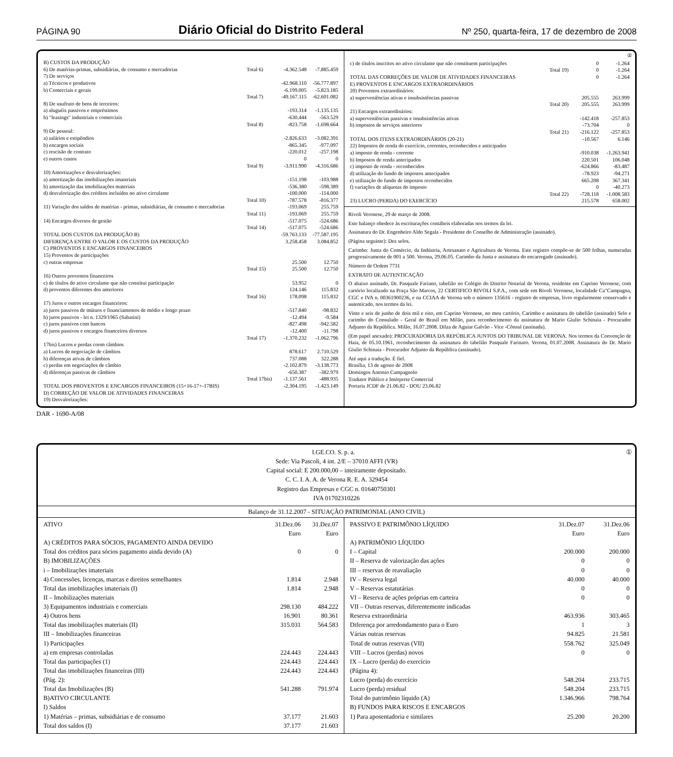PÁGINA 90
Diário Oficial do Distrito Federal
Nº 250, quarta-feira, 17 de dezembro de 2008
| B) CUSTOS DA PRODUÇÃO | | | |
| 6) De matérias-primas, subsidiárias, de consumo e mercadorias | Total 6) | -4.362.548 | -7.885.459 |
| 7) De serviços | | | |
| a) Técnicos e produtivos | | -42.968.110 | -56.777.897 |
| b) Comerciais e gerais | | -6.199.005 | -5.823.185 |
| | Total 7) | -49.167.115 | -62.601.082 |
| 8) De usufruto de bens de terceiros: | | | |
| a) aluguéis passivos e empréstimos | | -193.314 | -1.135.135 |
| b) "leasings" industriais e comerciais | | -630.444 | -563.529 |
| | Total 8) | -823.758 | -1.698.664 |
| 9) De pessoal: | | | |
| a) salários e estipêndios | | -2.826.633 | -3.082.391 |
| b) encargos sociais | | -865.345 | -977.097 |
| c) rescisão de contrato | | -220.012 | -257.198 |
| e) outros custos | | 0 | 0 |
| | Total 9) | -3.911.990 | -4.316.686 |
| 10) Amortizações e desvalorizações: | | | |
| a) amortização das imobilizações imateriais | | -151.198 | -103.988 |
| b) amortização das imobilizações materiais | | -536.380 | -598.389 |
| d) desvalorização dos créditos incluídos no ativo circulante | | -100.000 | -114.000 |
| | Total 10) | -787.578 | -816.377 |
| 11) Variação dos saldos de matérias - primas, subsidiárias, de consumo e mercadorias | | -193.069 | 255.759 |
| | Total 11) | -193.069 | 255.759 |
| 14) Encargos diversos de gestão | | -517.075 | -524.686 |
| | Total 14) | -517.075 | -524.686 |
| TOTAL DOS CUSTOS DA PRODUÇÃO B) | | -59.763.133 | -77.587.195 |
| DIFERENÇA ENTRE O VALOR E OS CUSTOS DA PRODUÇÃO | | 3.258.458 | 3.084.852 |
| C) PROVENTOS E ENCARGOS FINANCEIROS | | | |
| 15) Proventos de participações | | | |
| c) outras empresas | | 25.500 | 12.750 |
| | Total 15) | 25.500 | 12.750 |
| 16) Outros proventos financeiros | | | |
| c) de títulos do ativo circulante que não constitui participação | | 53.952 | 0 |
| d) proventos diferentes dos anteriores | | 124.146 | 115.832 |
| | Total 16) | 178.098 | 115.832 |
| 17) Juros e outros encargos financeiros: | | | |
| a) juros passivos de mútuos e financiamentos de médio e longo prazo | | -517.840 | -98.832 |
| b) juros passivos - lei n. 1329/1965 (Sabatini) | | -12.494 | -9.584 |
| c) juros passivos com bancos | | -827.498 | -942.582 |
| d) juros passivos e encargos financeiros diversos | | -12.400 | -11.798 |
| | Total 17) | -1.370.232 | -1.062.796 |
| 17bis) Lucros e perdas coom câmbios | | | |
| a) Lucros de negociação de câmbios | | 878.617 | 2.710.529 |
| b) diferenças ativas de câmbios | | 737.088 | 322.288 |
| c) perdas em negociações de câmbio | | -2.102.879 | -3.138.773 |
| d) diferenças passivas de câmbios | | -650.387 | -382.979 |
| | Total 17bis) | -1.137.561 | -488.935 |
| TOTAL DOS PROVENTOS E ENCARGOS FINANCEIROS (15+16-17+-17BIS) | | -2.304.195 | -1.423.149 |
| D) CORREÇÃO DE VALOR DE ATIVIDADES FINANCEIRAS | | | |
| 19) Desvalorizações: | | | |
②
| c) de títulos inscritos no ativo circulante que não constituem participações | | 0 | -1.264 |
| | Total 19) | 0 | -1.264 |
| TOTAL DAS CORREÇÕES DE VALOR DE ATIVIDADES FINANCEIRAS | | 0 | -1.264 |
| E) PROVENTOS E ENCARGOS EXTRAORDINÁRIOS | | | |
| 20) Proventos extraordinários: | | | |
| a) superveniências ativas e insubsistências passivas | | 205.555 | 263.999 |
| | Total 20) | 205.555 | 263.999 |
| 21) Encargos extraordinários: | | | |
| a) superveniências passivas e insubsistências ativas | | -142.418 | -257.853 |
| b) impostos de serviços anteriores | | -73.704 | 0 |
| | Total 21) | -216.122 | -257.853 |
| TOTAL DOS ITENS EXTRAORDINÁRIOS (20-21) | | -10.567 | 6.146 |
| 22) Impostos de renda do exercício, correntes, reconhecidos e anticipados | | | |
| a) imposto de renda - corrente | | -910.038 | -1.263.941 |
| b) Impostos de renda antecipados | | 220.501 | 106.048 |
| c) imposto de renda - reconhecidos | | -624.866 | -83.487 |
| d) utilização do fundo de impostos antecipados | | -78.923 | -94.271 |
| e) utilização do fundo de impostos reconhecidos | | 665.208 | 367.341 |
| f) variações de alíquotas do imposto | | 0 | -40.273 |
| | Total 22) | -728.118 | -1.008.583 |
| 23) LUCRO (PERDA) DO EXERCÍCIO | | 215.578 | 658.002 |
Rivoli Veronese, 29 de março de 2008.
Este balanço obedece às escriturações contábeis elaboradas nos termos da lei.
Assinatura do Dr. Engenheiro Aldo Segala - Presidente do Conselho de Administração (assinado).
(Página seguinte): Dez selos.
Carimbo: Junta do Comércio, da Indústria, Artesanato e Agricultura de Verona. Este registro compõe-se de 500 folhas, numeradas progressivamente de 001 a 500. Verona, 29.06.05. Carimbo da Junta e assinatura do encarregado (assinado).
Número de Ordem 7731
EXTRATO DE AUTENTICAÇÃO
O abaixo assinado, Dr. Pasquale Fariano, tabelião no Colégio do Distrito Notarial de Verona, residente em Caprino Veronese, com cartório localizado na Praça São Marcos, 22 CERTIFICO RIVOLI S.P.A., com sede em Rivoli Veronese, localidade Ca"Campagna, CGC e IVA n. 00361900236, e na CCIAA de Verona sob o número 135616 - registro de empresas, livro regularmente conservado e autenticado, nos termos da lei.
Vinte e seis de junho de dois mil e oito, em Caprino Veronese, no meu cartório, Carimbo e assinatura do tabelião (assinado) Selo e carimbo do Consulado - Geral do Brasil em Milão, para reconhecimento da assinatura de Mario Giulio Schinaia - Procurador Adjunto da República. Milão, 16.07.2008. Dilza de Aguiar Galvão - Vice -Cônsul (assinada).
(Em papel anexado): PROCURADORIA DA REPÚBLICA JUNTOS DO TRIBUNAL DE VERONA. Nos termos da Convenção de Haia, de 05.10.1961, reconhecimento da assinatura do tabelião Pasquale Farinaro. Verona, 01.07.2008. Assinatura do Dr. Mario Giulio Schinaia - Procurador Adjunto da República (assinado).
Até aqui a tradução. É fiel.
Brasília, 13 de agosto de 2008
Domingos Antonio Campagnolo
Tradutor Público e Intérprete Comercial
Portaria JCDF de 21.06.82 - DOU 23.06.82
DAR - 1690-A/08
① I.GE.CO. S. p. a.
Sede: Via Pascoli, 4 int. 2/E – 37010 AFFI (VR)
Capital social: E 200.000,00 – inteiramente depositado.
C. C. I. A. A. de Verona R. E. A. 329454
Registro das Empresas e CGC n. 01640750301
IVA 01702310226
Balanço de 31.12.2007 - SITUAÇÃO PATRIMONIAL (ANO CIVIL)
| ATIVO | 31.Dez.06 Euro | 31.Dez.07 Euro |
| A) CRÉDITOS PARA SÓCIOS, PAGAMENTO AINDA DEVIDO | | |
| Total dos créditos para sócios pagamento ainda devido (A) | 0 | 0 |
| B) IMOBILIZAÇÕES | | |
| i – Imobilizações imateriais | | |
| 4) Concessões, licenças, marcas e direitos semelhantes | 1.814 | 2.948 |
| Total das imobilizações imateriais (I) | 1.814 | 2.948 |
| II – Imobilizações materiais | | |
| 3) Equipamentos industriais e comerciais | 298.130 | 484.222 |
| 4) Outros bens | 16.901 | 80.361 |
| Total das imobilizações materiais (II) | 315.031 | 564.583 |
| III – Imobilizações financeiras | | |
| 1) Participações | | |
| a) em empresas controladas | 224.443 | 224.443 |
| Total das participações (1) | 224.443 | 224.443 |
| Total das imobilizações financeiras (III) | 224.443 | 224.443 |
| (Pág. 2): | | |
| Total das Imobilizações (B) | 541.288 | 791.974 |
| B)ATIVO CIRCULANTE | | |
| I) Saldos | | |
| 1) Matérias – primas, subsidiárias e de consumo | 37.177 | 21.603 |
| Total dos saldos (I) | 37.177 | 21.603 |
| PASSIVO E PATRIMÔNIO LÍQUIDO | 31.Dez.07 Euro | 31.Dez.06 Euro |
| A) PATRIMÔNIO LÍQUIDO | | |
| I – Capital | 200.000 | 200.000 |
| II – Reserva de valorização das ações | 0 | 0 |
| III – reservas de reavaliação | 0 | 0 |
| IV – Reserva legal | 40.000 | 40.000 |
| V – Reservas estatutárias | 0 | 0 |
| VI – Reserva de ações próprias em carteira | 0 | 0 |
| VII – Outras reservas, diferentemente indicadas | | |
| Reserva extraordinária | 463.936 | 303.465 |
| Diferença por arredondamento para o Euro | 1 | 3 |
| Várias outras reservas | 94.825 | 21.581 |
| Total de outras reservas (VII) | 558.762 | 325.049 |
| VIII – Lucros (perdas) novos | 0 | 0 |
| IX – Lucro (perda) do exercício | | |
| (Página 4): | | |
| Lucro (perda) do exercício | 548.204 | 233.715 |
| Lucro (perda) residual | 548.204 | 233.715 |
| Total do patrimônio líquido (A) | 1.346.966 | 798.764 |
| B) FUNDOS PARA RISCOS E ENCARGOS | | |
| 1) Para aposentadoria e similares | 25.200 | 20.200 |